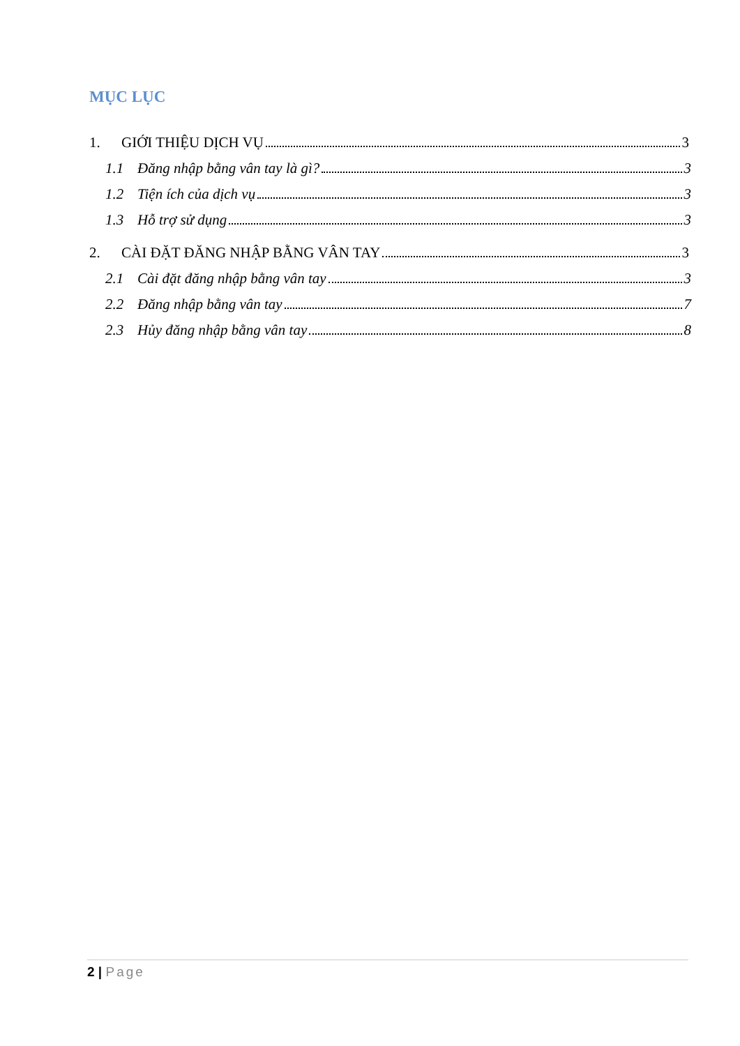MỤC LỤC
1. GIỚI THIỆU DỊCH VỤ 3
1.1 Đăng nhập bằng vân tay là gì? 3
1.2 Tiện ích của dịch vụ 3
1.3 Hỗ trợ sử dụng 3
2. CÀI ĐẶT ĐĂNG NHẬP BẰNG VÂN TAY 3
2.1 Cài đặt đăng nhập bằng vân tay 3
2.2 Đăng nhập bằng vân tay 7
2.3 Hủy đăng nhập bằng vân tay 8
2 | Page